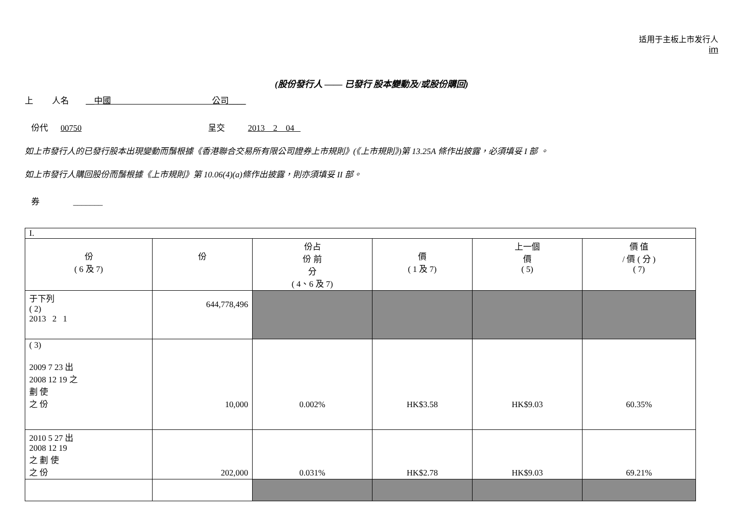适用于主板上市发行人
im
(股份發行人 —— 已發行 股本變動及/或股份購回)
上 人名 __中國 公司____
份代 00750 呈交 2013 2 04
如上市發行人的已發行股本出現變動而鬚根據《香港聯合交易所有限公司證券上市規則》(《上市規則》)第 13.25A 條作出披露，必須填妥 I 部 。
如上市發行人購回股份而鬚根據《上市規則》第 10.06(4)(a)條作出披露，則亦須填妥 II 部。
券 _______
| I. | | | | | |
| 份 ( 6 及 7) | 份 | 份占 份 前 分 ( 4、6 及 7) | 價 ( 1 及 7) | 上一個 價 ( 5) | 價 值 / 價 ( 分 ) ( 7) |
| 于下列 ( 2) 2013 2 1 | 644,778,496 | | | | |
| ( 3) 2009 7 23 出 2008 12 19 之 劃 使 之 份 | 10,000 | 0.002% | HK$3.58 | HK$9.03 | 60.35% |
| 2010 5 27 出 2008 12 19 之 劃 使 之 份 | 202,000 | 0.031% | HK$2.78 | HK$9.03 | 69.21% |